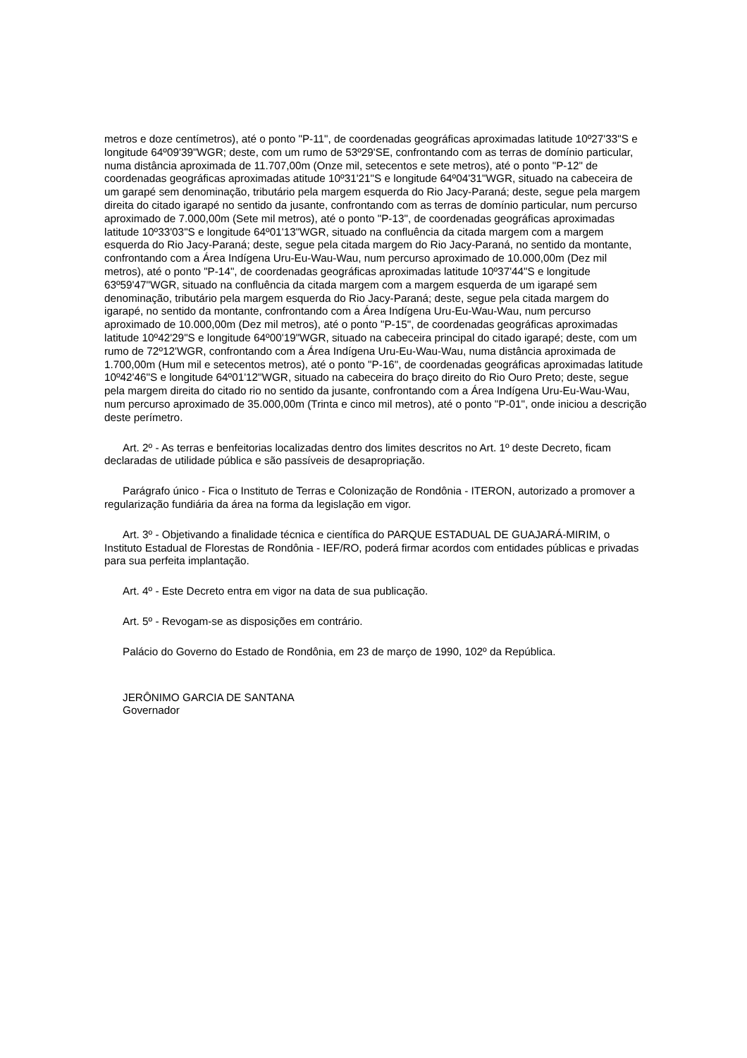metros e doze centímetros), até o ponto "P-11", de coordenadas geográficas aproximadas latitude 10º27'33"S e longitude 64º09'39"WGR; deste, com um rumo de 53º29'SE, confrontando com as terras de domínio particular, numa distância aproximada de 11.707,00m (Onze mil, setecentos e sete metros), até o ponto "P-12" de coordenadas geográficas aproximadas atitude 10º31'21"S e longitude 64º04'31"WGR, situado na cabeceira de um garapé sem denominação, tributário pela margem esquerda do Rio Jacy-Paraná; deste, segue pela margem direita do citado igarapé no sentido da jusante, confrontando com as terras de domínio particular, num percurso aproximado de 7.000,00m (Sete mil metros), até o ponto "P-13", de coordenadas geográficas aproximadas latitude 10º33'03"S e longitude 64º01'13"WGR, situado na confluência da citada margem com a margem esquerda do Rio Jacy-Paraná; deste, segue pela citada margem do Rio Jacy-Paraná, no sentido da montante, confrontando com a Área Indígena Uru-Eu-Wau-Wau, num percurso aproximado de 10.000,00m (Dez mil metros), até o ponto "P-14", de coordenadas geográficas aproximadas latitude 10º37'44"S e longitude 63º59'47"WGR, situado na confluência da citada margem com a margem esquerda de um igarapé sem denominação, tributário pela margem esquerda do Rio Jacy-Paraná; deste, segue pela citada margem do igarapé, no sentido da montante, confrontando com a Área Indígena Uru-Eu-Wau-Wau, num percurso aproximado de 10.000,00m (Dez mil metros), até o ponto "P-15", de coordenadas geográficas aproximadas latitude 10º42'29"S e longitude 64º00'19"WGR, situado na cabeceira principal do citado igarapé; deste, com um rumo de 72º12'WGR, confrontando com a Área Indígena Uru-Eu-Wau-Wau, numa distância aproximada de 1.700,00m (Hum mil e setecentos metros), até o ponto "P-16", de coordenadas geográficas aproximadas latitude 10º42'46"S e longitude 64º01'12"WGR, situado na cabeceira do braço direito do Rio Ouro Preto; deste, segue pela margem direita do citado rio no sentido da jusante, confrontando com a Área Indígena Uru-Eu-Wau-Wau, num percurso aproximado de 35.000,00m (Trinta e cinco mil metros), até o ponto "P-01", onde iniciou a descrição deste perímetro.
Art. 2º - As terras e benfeitorias localizadas dentro dos limites descritos no Art. 1º deste Decreto, ficam declaradas de utilidade pública e são passíveis de desapropriação.
Parágrafo único - Fica o Instituto de Terras e Colonização de Rondônia - ITERON, autorizado a promover a regularização fundiária da área na forma da legislação em vigor.
Art. 3º - Objetivando a finalidade técnica e científica do PARQUE ESTADUAL DE GUAJARÁ-MIRIM, o Instituto Estadual de Florestas de Rondônia - IEF/RO, poderá firmar acordos com entidades públicas e privadas para sua perfeita implantação.
Art. 4º - Este Decreto entra em vigor na data de sua publicação.
Art. 5º - Revogam-se as disposições em contrário.
Palácio do Governo do Estado de Rondônia, em 23 de março de 1990, 102º da República.
JERÔNIMO GARCIA DE SANTANA
Governador